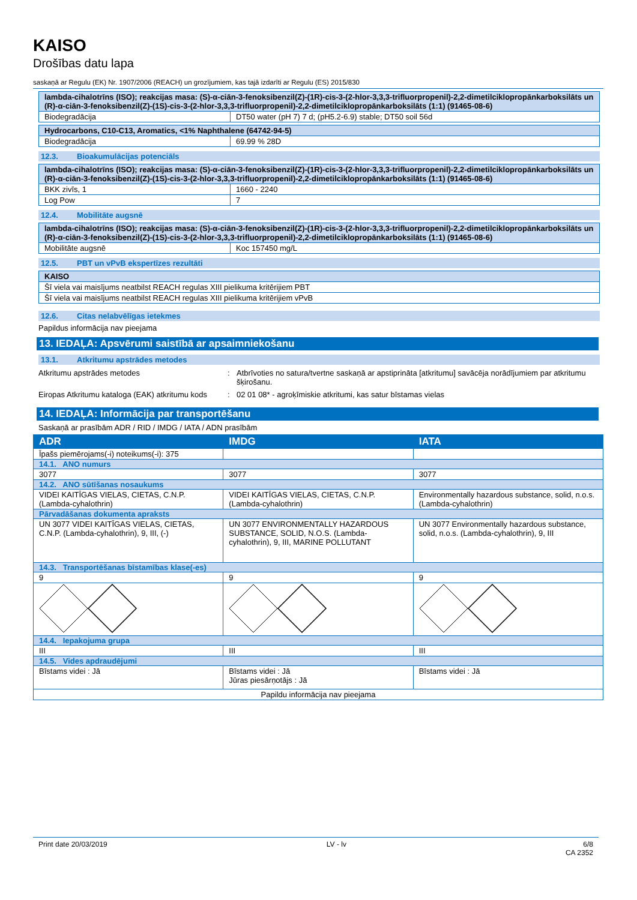KAISO
Drošības datu lapa
saskaņā ar Regulu (EK) Nr. 1907/2006 (REACH) un grozījumiem, kas tajā izdarīti ar Regulu (ES) 2015/830
| lambda-cihalotrīns (ISO); reakcijas masa: (S)-α-ciān-3-fenoksibenzil(Z)-(1R)-cis-3-(2-hlor-3,3,3-trifluorpropenil)-2,2-dimetilciklopropānkarboksilāts un (R)-α-ciān-3-fenoksibenzil(Z)-(1S)-cis-3-(2-hlor-3,3,3-trifluorpropenil)-2,2-dimetilciklopropānkarboksilāts (1:1) (91465-08-6) | |
| Biodegradācija | DT50 water (pH 7) 7 d; (pH5.2-6.9) stable; DT50 soil 56d |
| Hydrocarbons, C10-C13, Aromatics, <1% Naphthalene (64742-94-5) | |
| Biodegradācija | 69.99 % 28D |
12.3. Bioakumulācijas potenciāls
| lambda-cihalotrīns (ISO); reakcijas masa: (S)-α-ciān-3-fenoksibenzil(Z)-(1R)-cis-3-(2-hlor-3,3,3-trifluorpropenil)-2,2-dimetilciklopropānkarboksilāts un (R)-α-ciān-3-fenoksibenzil(Z)-(1S)-cis-3-(2-hlor-3,3,3-trifluorpropenil)-2,2-dimetilciklopropānkarboksilāts (1:1) (91465-08-6) | |
| BKK zivīs, 1 | 1660 - 2240 |
| Log Pow | 7 |
12.4. Mobilitāte augsnē
| lambda-cihalotrīns (ISO); reakcijas masa: (S)-α-ciān-3-fenoksibenzil(Z)-(1R)-cis-3-(2-hlor-3,3,3-trifluorpropenil)-2,2-dimetilciklopropānkarboksilāts un (R)-α-ciān-3-fenoksibenzil(Z)-(1S)-cis-3-(2-hlor-3,3,3-trifluorpropenil)-2,2-dimetilciklopropānkarboksilāts (1:1) (91465-08-6) | |
| Mobilitāte augsnē | Koc 157450 mg/L |
12.5. PBT un vPvB ekspertīzes rezultāti
| KAISO |
| Šī viela vai maisījums neatbilst REACH regulas XIII pielikuma kritērijiem PBT |
| Šī viela vai maisījums neatbilst REACH regulas XIII pielikuma kritērijiem vPvB |
12.6. Citas nelabvēlīgas ietekmes
Papildus informācija nav pieejama
13. IEDAĻA: Apsvērumi saistībā ar apsaimniekošanu
13.1. Atkritumu apstrādes metodes
Atkritumu apstrādes metodes : Atbrīvoties no satura/tvertne saskaņā ar apstiprināta [atkritumu] savācēja norādījumiem par atkritumu šķirošanu.
Eiropas Atkritumu kataloga (EAK) atkritumu kods
: 02 01 08* - agroķīmiskie atkritumi, kas satur bīstamas vielas
14. IEDAĻA: Informācija par transportēšanu
Saskaņā ar prasībām ADR / RID / IMDG / IATA / ADN prasībām
| ADR | IMDG | IATA |
| --- | --- | --- |
| Īpašs piemērojams(-i) noteikums(-i): 375 | | |
| 14.1. ANO numurs | | |
| 3077 | 3077 | 3077 |
| 14.2. ANO sūtīšanas nosaukums | | |
| VIDEI KAITĪGAS VIELAS, CIETAS, C.N.P. (Lambda-cyhalothrin) | VIDEI KAITĪGAS VIELAS, CIETAS, C.N.P. (Lambda-cyhalothrin) | Environmentally hazardous substance, solid, n.o.s. (Lambda-cyhalothrin) |
| Pārvadāšanas dokumenta apraksts | | |
| UN 3077 VIDEI KAITĪGAS VIELAS, CIETAS, C.N.P. (Lambda-cyhalothrin), 9, III, (-) | UN 3077 ENVIRONMENTALLY HAZARDOUS SUBSTANCE, SOLID, N.O.S. (Lambda-cyhalothrin), 9, III, MARINE POLLUTANT | UN 3077 Environmentally hazardous substance, solid, n.o.s. (Lambda-cyhalothrin), 9, III |
| 14.3. Transportēšanas bīstamības klase(-es) | | |
| 9 | 9 | 9 |
| 14.4. Iepakojuma grupa | | |
| III | III | III |
| 14.5. Vides apdraudējumi | | |
| Bīstams videi : Jā | Bīstams videi : Jā Jūras piesārņotājs : Jā | Bīstams videi : Jā |
| Papildu informācija nav pieejama | | |
Print date 20/03/2019 LV - lv 6/8
CA 2352